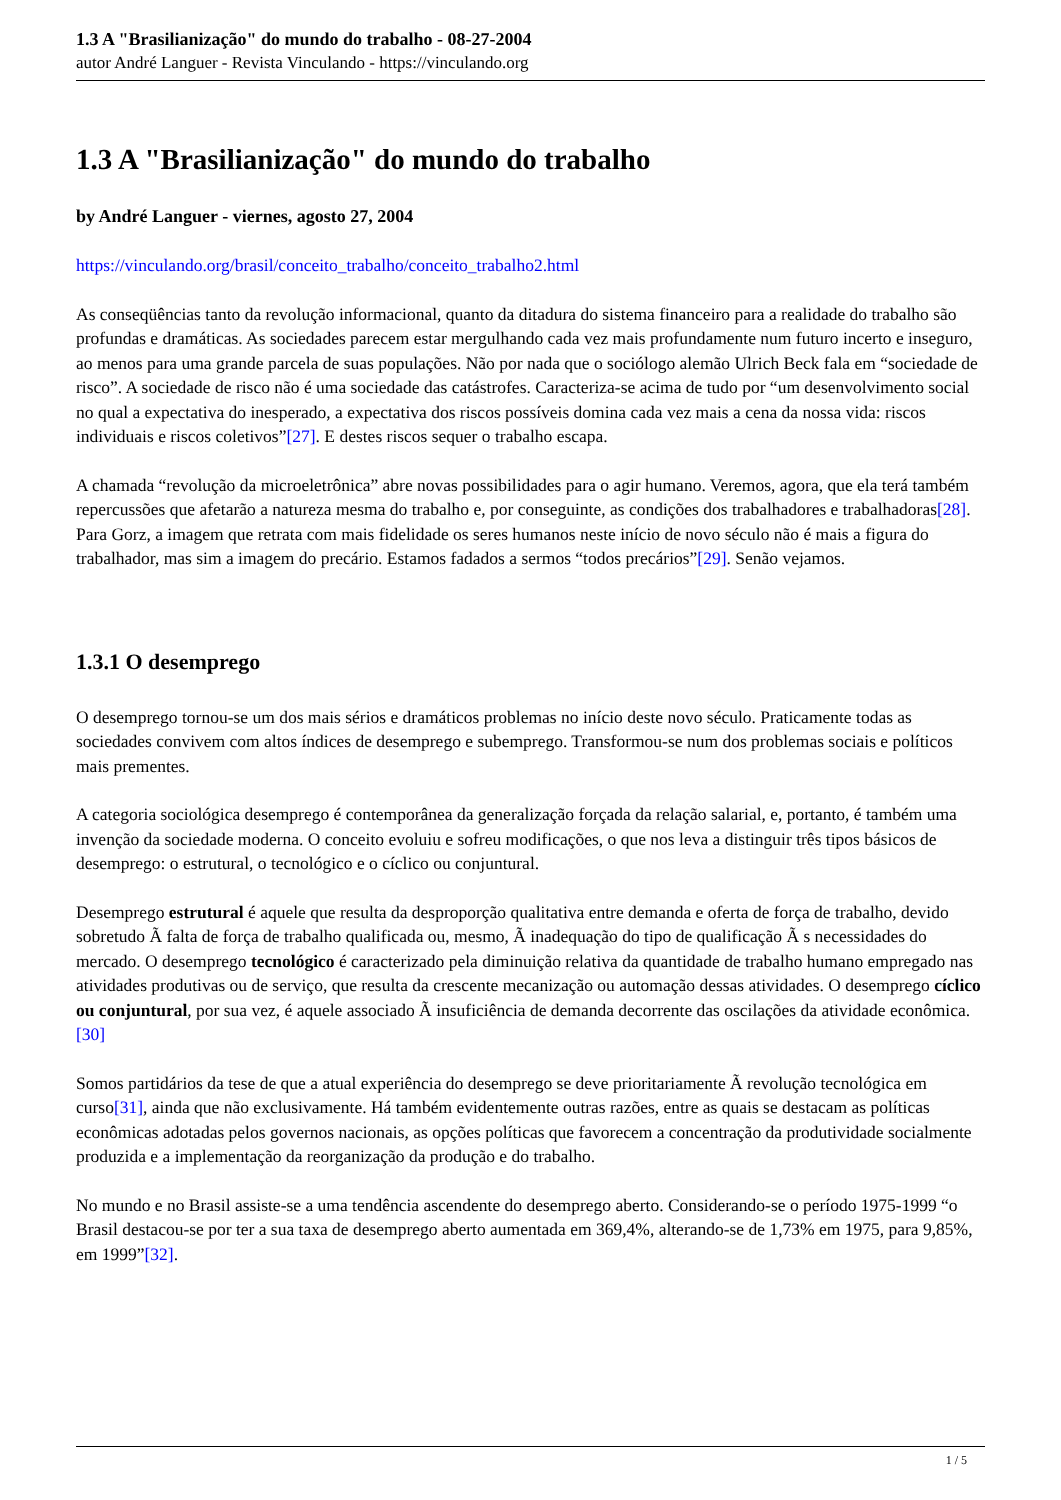1.3 A "Brasilianização" do mundo do trabalho - 08-27-2004
autor André Languer - Revista Vinculando - https://vinculando.org
1.3 A "Brasilianização" do mundo do trabalho
by André Languer - viernes, agosto 27, 2004
https://vinculando.org/brasil/conceito_trabalho/conceito_trabalho2.html
As conseqüências tanto da revolução informacional, quanto da ditadura do sistema financeiro para a realidade do trabalho são profundas e dramáticas. As sociedades parecem estar mergulhando cada vez mais profundamente num futuro incerto e inseguro, ao menos para uma grande parcela de suas populações. Não por nada que o sociólogo alemão Ulrich Beck fala em “sociedade de risco”. A sociedade de risco não é uma sociedade das catástrofes. Caracteriza-se acima de tudo por “um desenvolvimento social no qual a expectativa do inesperado, a expectativa dos riscos possíveis domina cada vez mais a cena da nossa vida: riscos individuais e riscos coletivos”[27]. E destes riscos sequer o trabalho escapa.
A chamada “revolução da microeletrônica” abre novas possibilidades para o agir humano. Veremos, agora, que ela terá também repercussões que afetarão a natureza mesma do trabalho e, por conseguinte, as condições dos trabalhadores e trabalhadoras[28]. Para Gorz, a imagem que retrata com mais fidelidade os seres humanos neste início de novo século não é mais a figura do trabalhador, mas sim a imagem do precário. Estamos fadados a sermos “todos precários”[29]. Senão vejamos.
1.3.1 O desemprego
O desemprego tornou-se um dos mais sérios e dramáticos problemas no início deste novo século. Praticamente todas as sociedades convivem com altos índices de desemprego e subemprego. Transformou-se num dos problemas sociais e políticos mais prementes.
A categoria sociológica desemprego é contemporânea da generalização forçada da relação salarial, e, portanto, é também uma invenção da sociedade moderna. O conceito evoluiu e sofreu modificações, o que nos leva a distinguir três tipos básicos de desemprego: o estrutural, o tecnológico e o cíclico ou conjuntural.
Desemprego estrutural é aquele que resulta da desproporção qualitativa entre demanda e oferta de força de trabalho, devido sobretudo Ã falta de força de trabalho qualificada ou, mesmo, Ã inadequação do tipo de qualificação Ã s necessidades do mercado. O desemprego tecnológico é caracterizado pela diminuição relativa da quantidade de trabalho humano empregado nas atividades produtivas ou de serviço, que resulta da crescente mecanização ou automação dessas atividades. O desemprego cíclico ou conjuntural, por sua vez, é aquele associado Ã insuficiência de demanda decorrente das oscilações da atividade econômica.[30]
Somos partidários da tese de que a atual experiência do desemprego se deve prioritariamente Ã revolução tecnológica em curso[31], ainda que não exclusivamente. Há também evidentemente outras razões, entre as quais se destacam as políticas econômicas adotadas pelos governos nacionais, as opções políticas que favorecem a concentração da produtividade socialmente produzida e a implementação da reorganização da produção e do trabalho.
No mundo e no Brasil assiste-se a uma tendência ascendente do desemprego aberto. Considerando-se o período 1975-1999 “o Brasil destacou-se por ter a sua taxa de desemprego aberto aumentada em 369,4%, alterando-se de 1,73% em 1975, para 9,85%, em 1999”[32].
1 / 5